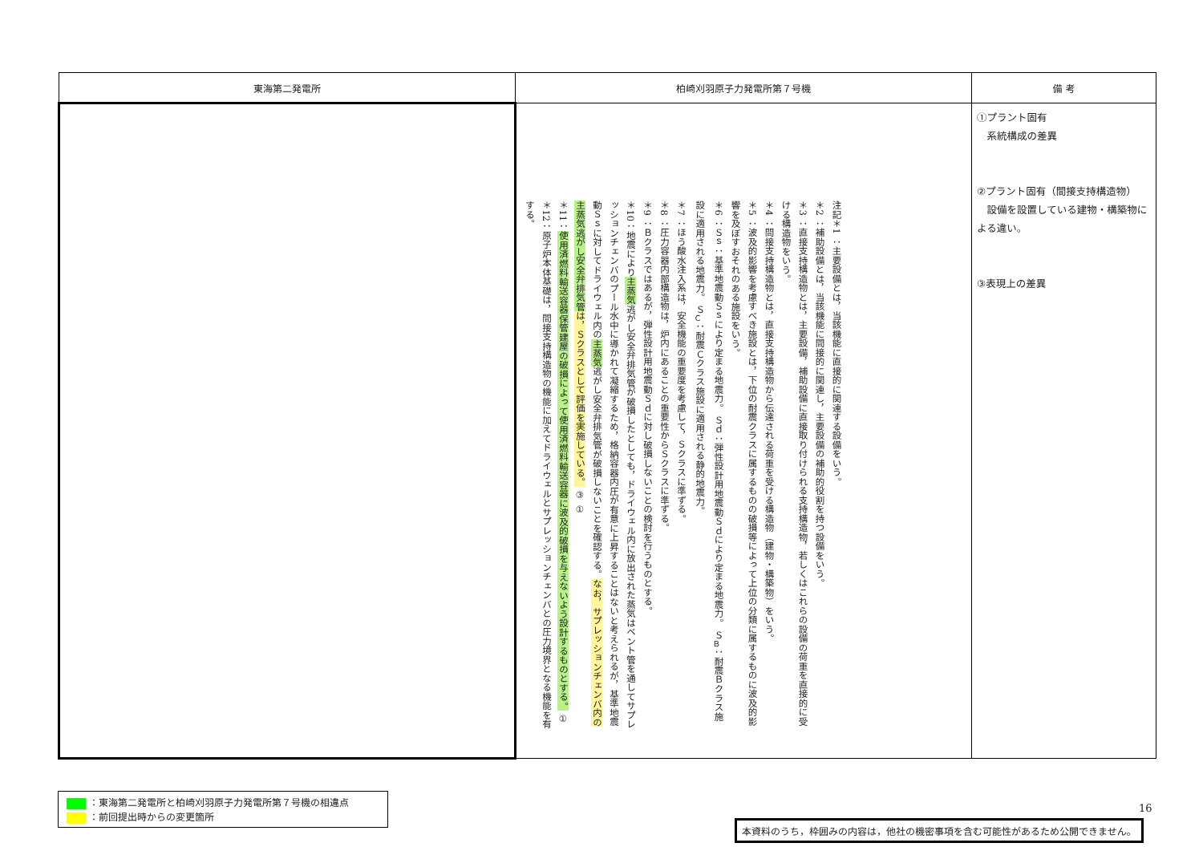| 東海第二発電所 | 柏崎刈羽原子力発電所第７号機 | 備 考 |
| --- | --- | --- |
| | 注記＊1 ：主要設備とは，当該機能に直接的に関連する設備をいう。 ＊2 ：補助設備とは，当該機能に間接的に関連し，主要設備の補助的役割を持つ設備をいう。 ＊3 ：直接支持構造物とは，主要設備，補助設備に直接取り付けられる支持構造物，若しくはこれらの設備の荷重を直接的に受ける構造物をいう。 ＊4 ：間接支持構造物とは，直接支持構造物から伝達される荷重を受ける構造物（建物・構築物）をいう。 ＊5 ：波及的影響を考慮すべき施設とは，下位の耐震クラスに属するものの破損等によって上位の分類に属するものに波及的影響を及ぼすおそれのある施設をいう。 ＊6 ：Ｓｓ：基準地震動Ｓｓにより定まる地震力。 Ｓｄ：弾性設計用地震動Ｓｄにより定まる地震力。 Ｓ<sub>Ｂ</sub>：耐震Ｂクラス施設に適用される地震力。 Ｓ<sub>Ｃ</sub>：耐震Ｃクラス施設に適用される静的地震力。 ＊7 ：ほう酸水注入系は，安全機能の重要度を考慮して，Ｓクラスに準ずる。 ＊8 ：圧力容器内部構造物は，炉内にあることの重要性からＳクラスに準ずる。 ＊9 ：Ｂクラスではあるが，弾性設計用地震動Ｓｄに対し破損しないことの検討を行うものとする。 ＊10：地震により 主蒸気 逃がし安全弁排気管が破損したとしても，ドライウェル内に放出された蒸気はベント管を通してサプレッションチェンバのプール水中に導かれて凝縮するため，格納容器内圧が有意に上昇することはないと考えられるが，基準地震動Ｓｓに対してドライウェル内の 主蒸気 逃がし安全弁排気管が破損しないことを確認する。 なお，サプレッションチェンバ内の 主蒸気逃がし安全弁排気管 は，Ｓクラスとして評価を実施している。 ③ ① ＊11： 使用済燃料輸送容器保管建屋の破損によって使用済燃料輸送容器に波及的破損を与えないよう設計するものとする。 ① ＊12：原子炉本体基礎は，間接支持構造物の機能に加えてドライウェルとサプレッションチェンバとの圧力境界となる機能を有する。 | ①プラント固有 系統構成の差異 ②プラント固有（間接支持構造物） 設備を設置している建物・構築物による違い。 ③表現上の差異 |
：東海第二発電所と柏崎刈羽原子力発電所第７号機の相違点
：前回提出時からの変更箇所
16
本資料のうち，枠囲みの内容は，他社の機密事項を含む可能性があるため公開できません。